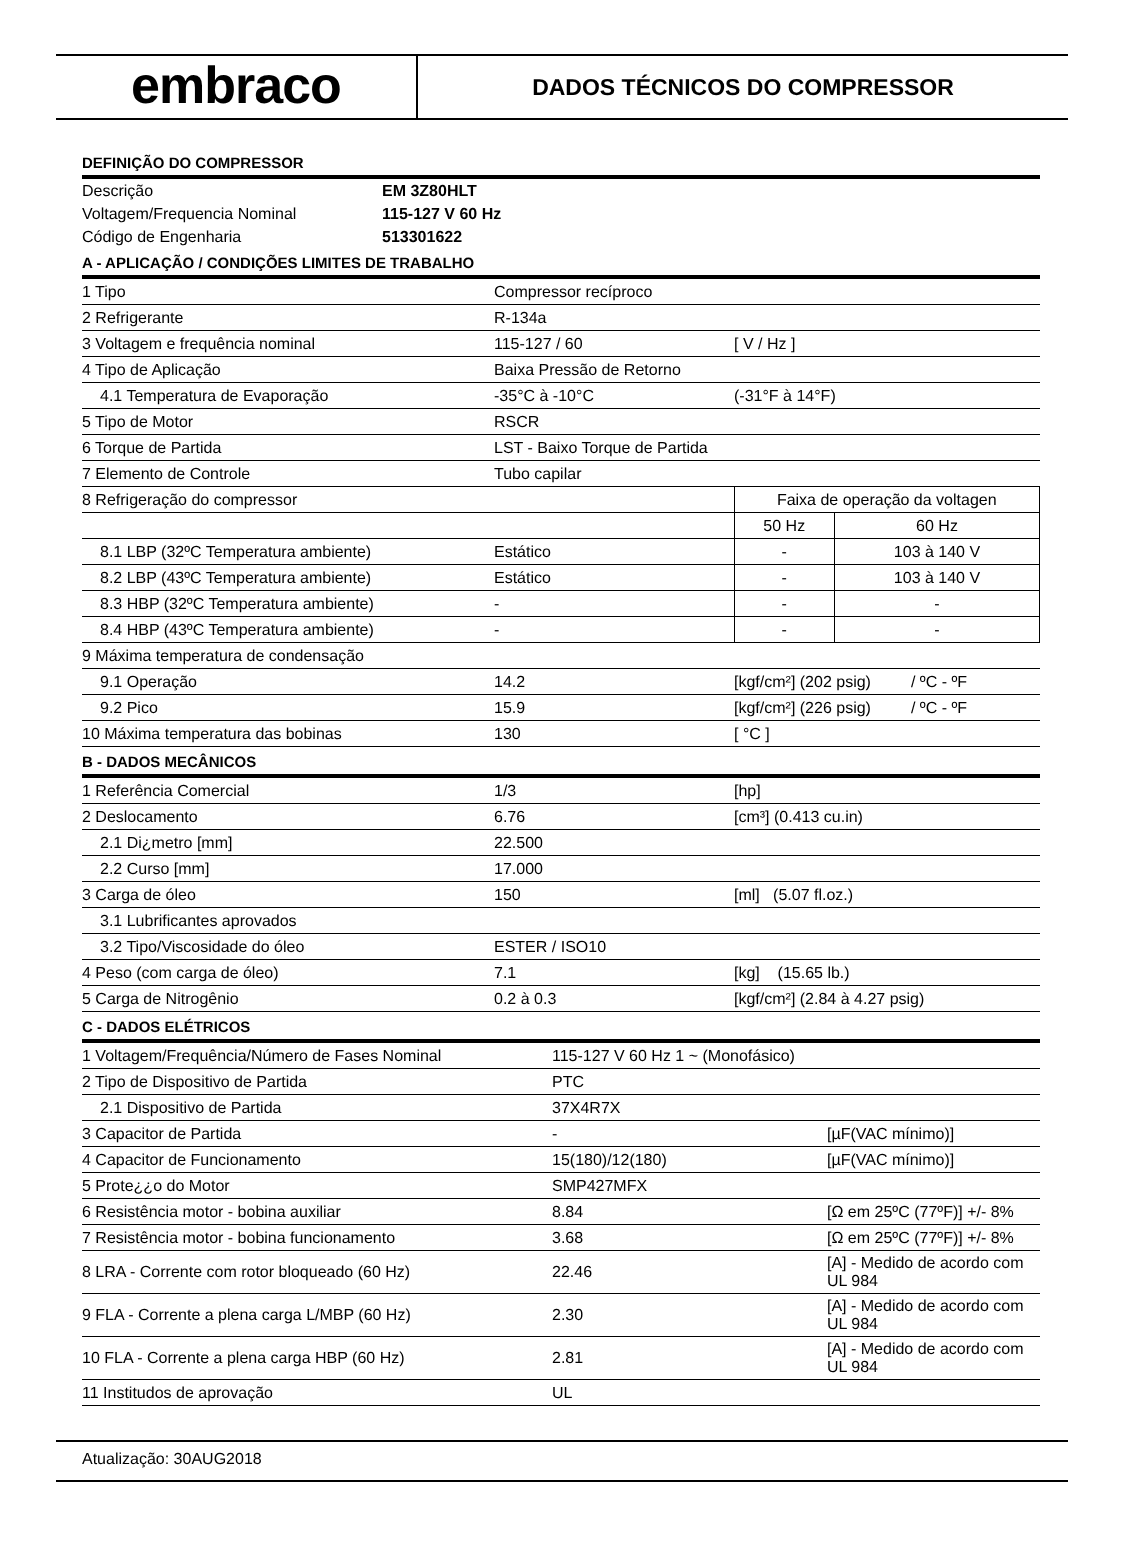embraco
DADOS TÉCNICOS DO COMPRESSOR
DEFINIÇÃO DO COMPRESSOR
| Descrição | EM 3Z80HLT |
| Voltagem/Frequencia Nominal | 115-127 V 60 Hz |
| Código de Engenharia | 513301622 |
A - APLICAÇÃO / CONDIÇÕES LIMITES DE TRABALHO
| 1 Tipo | Compressor recíproco | | |
| 2 Refrigerante | R-134a | | |
| 3 Voltagem e frequência nominal | 115-127 / 60 | [ V / Hz ] | |
| 4 Tipo de Aplicação | Baixa Pressão de Retorno | | |
| 4.1 Temperatura de Evaporação | -35°C à -10°C | (-31°F à 14°F) | |
| 5 Tipo de Motor | RSCR | | |
| 6 Torque de Partida | LST - Baixo Torque de Partida | | |
| 7 Elemento de Controle | Tubo capilar | | |
| 8 Refrigeração do compressor | | Faixa de operação da voltagen | |
| | | 50 Hz | 60 Hz |
| 8.1 LBP (32ºC Temperatura ambiente) | Estático | - | 103 à 140 V |
| 8.2 LBP (43ºC Temperatura ambiente) | Estático | - | 103 à 140 V |
| 8.3 HBP (32ºC Temperatura ambiente) | - | - | - |
| 8.4 HBP (43ºC Temperatura ambiente) | - | - | - |
| 9 Máxima temperatura de condensação | | | |
| 9.1 Operação | 14.2 | [kgf/cm²] (202 psig) / ºC - ºF | |
| 9.2 Pico | 15.9 | [kgf/cm²] (226 psig) / ºC - ºF | |
| 10 Máxima temperatura das bobinas | 130 | [ °C ] | |
B - DADOS MECÂNICOS
| 1 Referência Comercial | 1/3 | [hp] |
| 2 Deslocamento | 6.76 | [cm³] (0.413 cu.in) |
| 2.1 Di¿metro [mm] | 22.500 | |
| 2.2 Curso [mm] | 17.000 | |
| 3 Carga de óleo | 150 | [ml] (5.07 fl.oz.) |
| 3.1 Lubrificantes aprovados | | |
| 3.2 Tipo/Viscosidade do óleo | ESTER / ISO10 | |
| 4 Peso (com carga de óleo) | 7.1 | [kg] (15.65 lb.) |
| 5 Carga de Nitrogênio | 0.2 à 0.3 | [kgf/cm²] (2.84 à 4.27 psig) |
C - DADOS ELÉTRICOS
| 1 Voltagem/Frequência/Número de Fases Nominal | 115-127 V 60 Hz 1 ~ (Monofásico) | |
| 2 Tipo de Dispositivo de Partida | PTC | |
| 2.1 Dispositivo de Partida | 37X4R7X | |
| 3 Capacitor de Partida | - | [µF(VAC mínimo)] |
| 4 Capacitor de Funcionamento | 15(180)/12(180) | [µF(VAC mínimo)] |
| 5 Prote¿¿o do Motor | SMP427MFX | |
| 6 Resistência motor - bobina auxiliar | 8.84 | [Ω em 25ºC (77ºF)] +/- 8% |
| 7 Resistência motor - bobina funcionamento | 3.68 | [Ω em 25ºC (77ºF)] +/- 8% |
| 8 LRA - Corrente com rotor bloqueado (60 Hz) | 22.46 | [A] - Medido de acordo com UL 984 |
| 9 FLA - Corrente a plena carga L/MBP (60 Hz) | 2.30 | [A] - Medido de acordo com UL 984 |
| 10 FLA - Corrente a plena carga HBP (60 Hz) | 2.81 | [A] - Medido de acordo com UL 984 |
| 11 Institudos de aprovação | UL | |
Atualização: 30AUG2018